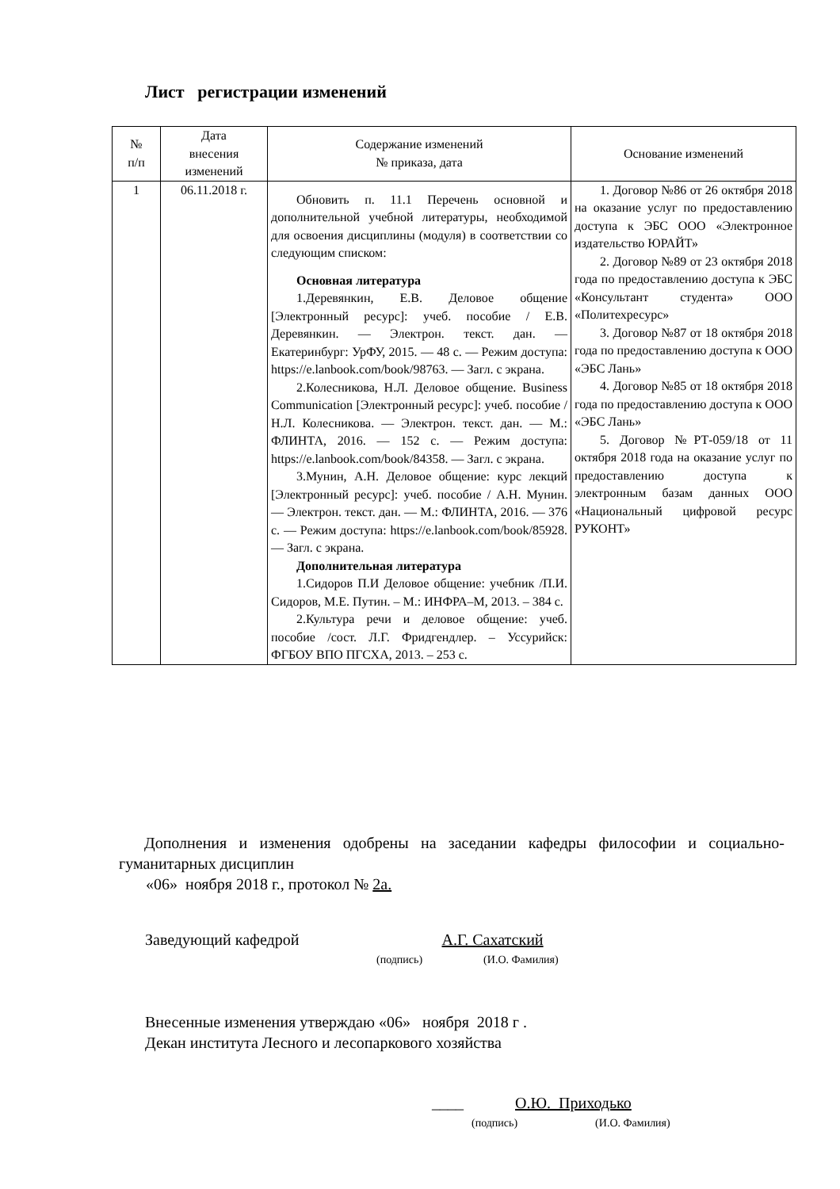Лист регистрации изменений
| № п/п | Дата внесения изменений | Содержание изменений № приказа, дата | Основание изменений |
| --- | --- | --- | --- |
| 1 | 06.11.2018 г. | Обновить п. 11.1 Перечень основной и дополнительной учебной литературы, необходимой для освоения дисциплины (модуля) в соответствии со следующим списком: Основная литература 1.Деревянкин, Е.В. Деловое общение [Электронный ресурс]: учеб. пособие / Е.В. Деревянкин. — Электрон. текст. дан. — Екатеринбург: УрФУ, 2015. — 48 с. — Режим доступа: https://e.lanbook.com/book/98763. — Загл. с экрана. 2.Колесникова, Н.Л. Деловое общение. Business Communication [Электронный ресурс]: учеб. пособие / Н.Л. Колесникова. — Электрон. текст. дан. — М.: ФЛИНТА, 2016. — 152 с. — Режим доступа: https://e.lanbook.com/book/84358. — Загл. с экрана. 3.Мунин, А.Н. Деловое общение: курс лекций [Электронный ресурс]: учеб. пособие / А.Н. Мунин. — Электрон. текст. дан. — М.: ФЛИНТА, 2016. — 376 с. — Режим доступа: https://e.lanbook.com/book/85928. — Загл. с экрана. Дополнительная литература 1.Сидоров П.И Деловое общение: учебник /П.И. Сидоров, М.Е. Путин. – М.: ИНФРА–М, 2013. – 384 с. 2.Культура речи и деловое общение: учеб. пособие /сост. Л.Г. Фридгендлер. – Уссурийск: ФГБОУ ВПО ПГСХА, 2013. – 253 с. | 1. Договор №86 от 26 октября 2018 на оказание услуг по предоставлению доступа к ЭБС ООО «Электронное издательство ЮРАЙТ» 2. Договор №89 от 23 октября 2018 года по предоставлению доступа к ЭБС «Консультант студента» ООО «Политехресурс» 3. Договор №87 от 18 октября 2018 года по предоставлению доступа к ООО «ЭБС Лань» 4. Договор №85 от 18 октября 2018 года по предоставлению доступа к ООО «ЭБС Лань» 5. Договор №РТ-059/18 от 11 октября 2018 года на оказание услуг по предоставлению доступа к электронным базам данных ООО «Национальный цифровой ресурс РУКОНТ» |
Дополнения и изменения одобрены на заседании кафедры философии и социально-гуманитарных дисциплин
«06» ноября 2018 г., протокол № 2а.
Заведующий кафедрой А.Г. Сахатский
(подпись) (И.О. Фамилия)
Внесенные изменения утверждаю «06» ноября 2018 г .
Декан института Лесного и лесопаркового хозяйства
____ О.Ю. Приходько
(подпись) (И.О. Фамилия)